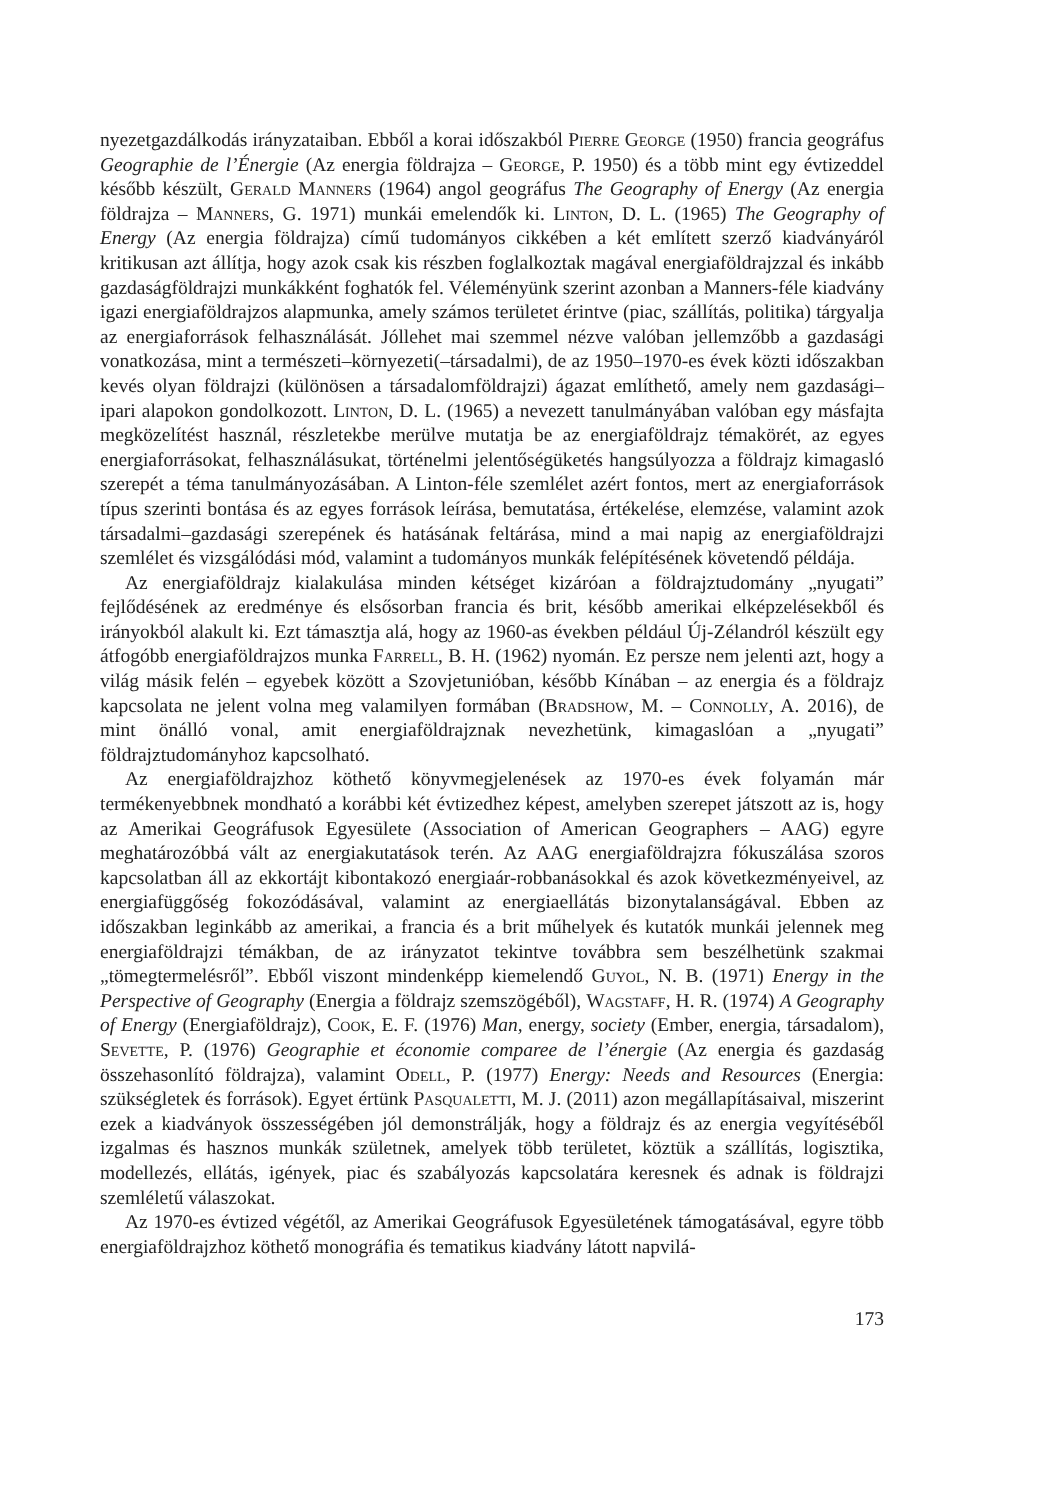nyezetgazdálkodás irányzataiban. Ebből a korai időszakból Pierre George (1950) francia geográfus Geographie de l’Énergie (Az energia földrajza – George, P. 1950) és a több mint egy évtizeddel később készült, Gerald Manners (1964) angol geográfus The Geography of Energy (Az energia földrajza – Manners, G. 1971) munkái emelendők ki. Linton, D. L. (1965) The Geography of Energy (Az energia földrajza) című tudományos cikkében a két említett szerző kiadványáról kritikusan azt állítja, hogy azok csak kis részben foglalkoztak magával energiaföldrajzzal és inkább gazdaságföldrajzi munkákként foghatók fel. Véleményünk szerint azonban a Manners-féle kiadvány igazi energiaföldrajzos alapmunka, amely számos területet érintve (piac, szállítás, politika) tárgyalja az energiaforrások felhasználását. Jóllehet mai szemmel nézve valóban jellemzőbb a gazdasági vonatkozása, mint a természeti–környezeti(–társadalmi), de az 1950–1970-es évek közti időszakban kevés olyan földrajzi (különösen a társadalomföldrajzi) ágazat említhető, amely nem gazdasági–ipari alapokon gondolkozott. Linton, D. L. (1965) a nevezett tanulmányában valóban egy másfajta megközelítést használ, részletekbe merülve mutatja be az energiaföldrajz témakörét, az egyes energiaforrásokat, felhasználásukat, történelmi jelentőségüketés hangsúlyozza a földrajz kimagasló szerepét a téma tanulmányozásában. A Linton-féle szemlélet azért fontos, mert az energiaforrások típus szerinti bontása és az egyes források leírása, bemutatása, értékelése, elemzése, valamint azok társadalmi–gazdasági szerepének és hatásának feltárása, mind a mai napig az energiaföldrajzi szemlélet és vizsgálódási mód, valamint a tudományos munkák felépítésének követendő példája.
Az energiaföldrajz kialakulása minden kétséget kizáróan a földrajztudomány „nyugati” fejlődésének az eredménye és elsősorban francia és brit, később amerikai elképzelésekből és irányokból alakult ki. Ezt támasztja alá, hogy az 1960-as években például Új-Zélandról készült egy átfogóbb energiaföldrajzos munka Farrell, B. H. (1962) nyomán. Ez persze nem jelenti azt, hogy a világ másik felén – egyebek között a Szovjetunióban, később Kínában – az energia és a földrajz kapcsolata ne jelent volna meg valamilyen formában (Bradshow, M. – Connolly, A. 2016), de mint önálló vonal, amit energiaföldrajznak nevezhetünk, kimagaslóan a „nyugati” földrajztudományhoz kapcsolható.
Az energiaföldrajzhoz köthető könyvmegjelenések az 1970-es évek folyamán már termékenyebbnek mondható a korábbi két évtizedhez képest, amelyben szerepet játszott az is, hogy az Amerikai Geográfusok Egyesülete (Association of American Geographers – AAG) egyre meghatározóbbá vált az energiakutatások terén. Az AAG energiaföldrajzra fókuszálása szoros kapcsolatban áll az ekkortájt kibontakozó energiaár-robbanásokkal és azok következményeivel, az energiafüggőség fokozódásával, valamint az energiaellátás bizonytalanságával. Ebben az időszakban leginkább az amerikai, a francia és a brit műhelyek és kutatók munkái jelennek meg energiaföldrajzi témákban, de az irányzatot tekintve továbbra sem beszélhetünk szakmai „tömegtermelésről”. Ebből viszont mindenképp kiemelendő Guyol, N. B. (1971) Energy in the Perspective of Geography (Energia a földrajz szemszögéből), Wagstaff, H. R. (1974) A Geography of Energy (Energiaföldrajz), Cook, E. F. (1976) Man, energy, society (Ember, energia, társadalom), Sevette, P. (1976) Geographie et économie comparee de l’énergie (Az energia és gazdaság összehasonlító földrajza), valamint Odell, P. (1977) Energy: Needs and Resources (Energia: szükségletek és források). Egyet értünk Pasqualetti, M. J. (2011) azon megállapításaival, miszerint ezek a kiadványok összességében jól demonstrálják, hogy a földrajz és az energia vegyítéséből izgalmas és hasznos munkák születnek, amelyek több területet, köztük a szállítás, logisztika, modellezés, ellátás, igények, piac és szabályozás kapcsolatára keresnek és adnak is földrajzi szemléletű válaszokat.
Az 1970-es évtized végétől, az Amerikai Geográfusok Egyesületének támogatásával, egyre több energiaföldrajzhoz köthető monográfia és tematikus kiadvány látott napvilá-
173